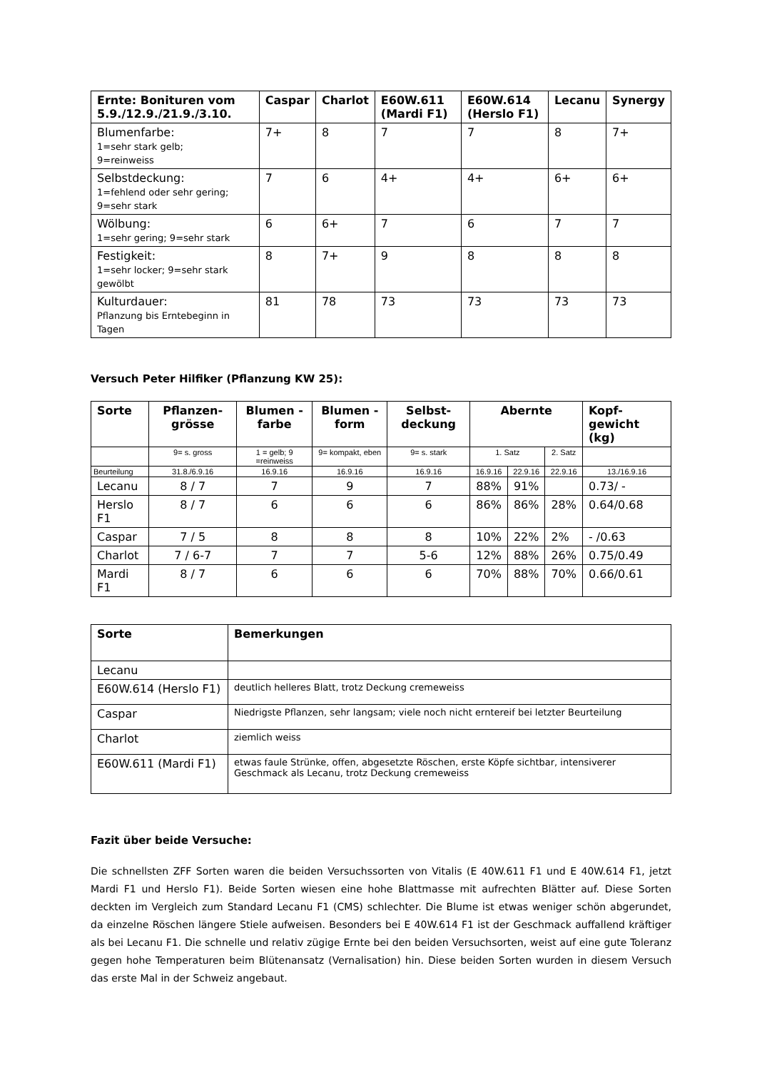| Ernte: Bonituren vom 5.9./12.9./21.9./3.10. | Caspar | Charlot | E60W.611 (Mardi F1) | E60W.614 (Herslo F1) | Lecanu | Synergy |
| --- | --- | --- | --- | --- | --- | --- |
| Blumenfarbe: 1=sehr stark gelb; 9=reinweiss | 7+ | 8 | 7 | 7 | 8 | 7+ |
| Selbstdeckung: 1=fehlend oder sehr gering; 9=sehr stark | 7 | 6 | 4+ | 4+ | 6+ | 6+ |
| Wölbung: 1=sehr gering; 9=sehr stark | 6 | 6+ | 7 | 6 | 7 | 7 |
| Festigkeit: 1=sehr locker; 9=sehr stark gewölbt | 8 | 7+ | 9 | 8 | 8 | 8 |
| Kulturdauer: Pflanzung bis Erntebeginn in Tagen | 81 | 78 | 73 | 73 | 73 | 73 |
Versuch Peter Hilfiker (Pflanzung KW 25):
| Sorte | Pflanzen-grösse | Blumen -farbe | Blumen -form | Selbst-deckung | Abernte | | | Kopf-gewicht (kg) |
| --- | --- | --- | --- | --- | --- | --- | --- | --- |
| | 9= s. gross | 1 = gelb; 9 =reinweiss | 9= kompakt, eben | 9= s. stark | 1. Satz | | 2. Satz | |
| Beurteilung | 31.8./6.9.16 | 16.9.16 | 16.9.16 | 16.9.16 | 16.9.16 | 22.9.16 | 22.9.16 | 13./16.9.16 |
| Lecanu | 8 / 7 | 7 | 9 | 7 | 88% | 91% | | 0.73/ - |
| Herslo F1 | 8 / 7 | 6 | 6 | 6 | 86% | 86% | 28% | 0.64/0.68 |
| Caspar | 7 / 5 | 8 | 8 | 8 | 10% | 22% | 2% | - /0.63 |
| Charlot | 7 / 6-7 | 7 | 7 | 5-6 | 12% | 88% | 26% | 0.75/0.49 |
| Mardi F1 | 8 / 7 | 6 | 6 | 6 | 70% | 88% | 70% | 0.66/0.61 |
| Sorte | Bemerkungen |
| --- | --- |
| Lecanu | |
| E60W.614 (Herslo F1) | deutlich helleres Blatt, trotz Deckung cremeweiss |
| Caspar | Niedrigste Pflanzen, sehr langsam; viele noch nicht erntereif bei letzter Beurteilung |
| Charlot | ziemlich weiss |
| E60W.611 (Mardi F1) | etwas faule Strünke, offen, abgesetzte Röschen, erste Köpfe sichtbar, intensiverer Geschmack als Lecanu, trotz Deckung cremeweiss |
Fazit über beide Versuche:
Die schnellsten ZFF Sorten waren die beiden Versuchssorten von Vitalis (E 40W.611 F1 und E 40W.614 F1, jetzt Mardi F1 und Herslo F1). Beide Sorten wiesen eine hohe Blattmasse mit aufrechten Blätter auf. Diese Sorten deckten im Vergleich zum Standard Lecanu F1 (CMS) schlechter. Die Blume ist etwas weniger schön abgerundet, da einzelne Röschen längere Stiele aufweisen. Besonders bei E 40W.614 F1 ist der Geschmack auffallend kräftiger als bei Lecanu F1. Die schnelle und relativ zügige Ernte bei den beiden Versuchsorten, weist auf eine gute Toleranz gegen hohe Temperaturen beim Blütenansatz (Vernalisation) hin. Diese beiden Sorten wurden in diesem Versuch das erste Mal in der Schweiz angebaut.